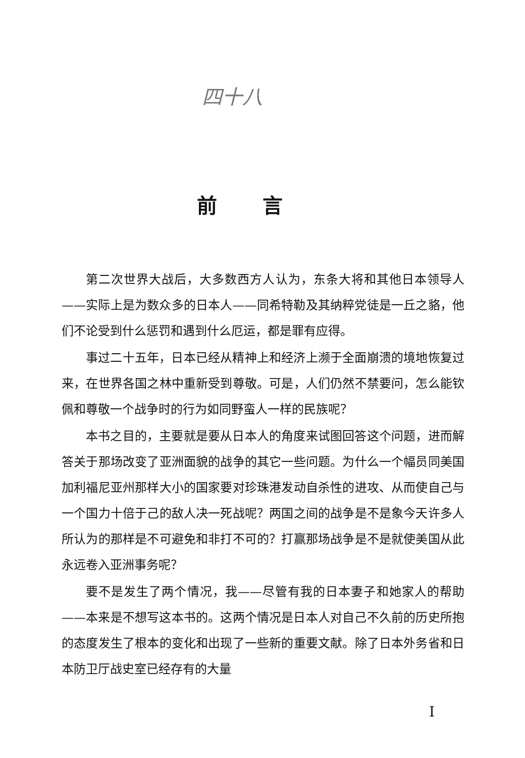四十八
前言
第二次世界大战后，大多数西方人认为，东条大将和其他日本领导人——实际上是为数众多的日本人——同希特勒及其纳粹党徒是一丘之貉，他们不论受到什么惩罚和遇到什么厄运，都是罪有应得。
事过二十五年，日本已经从精神上和经济上濒于全面崩溃的境地恢复过来，在世界各国之林中重新受到尊敬。可是，人们仍然不禁要问，怎么能钦佩和尊敬一个战争时的行为如同野蛮人一样的民族呢？
本书之目的，主要就是要从日本人的角度来试图回答这个问题，进而解答关于那场改变了亚洲面貌的战争的其它一些问题。为什么一个幅员同美国加利福尼亚州那样大小的国家要对珍珠港发动自杀性的进攻、从而使自己与一个国力十倍于己的敌人决一死战呢？两国之间的战争是不是象今天许多人所认为的那样是不可避免和非打不可的？打赢那场战争是不是就使美国从此永远卷入亚洲事务呢？
要不是发生了两个情况，我——尽管有我的日本妻子和她家人的帮助——本来是不想写这本书的。这两个情况是日本人对自己不久前的历史所抱的态度发生了根本的变化和出现了一些新的重要文献。除了日本外务省和日本防卫厅战史室已经存有的大量
I